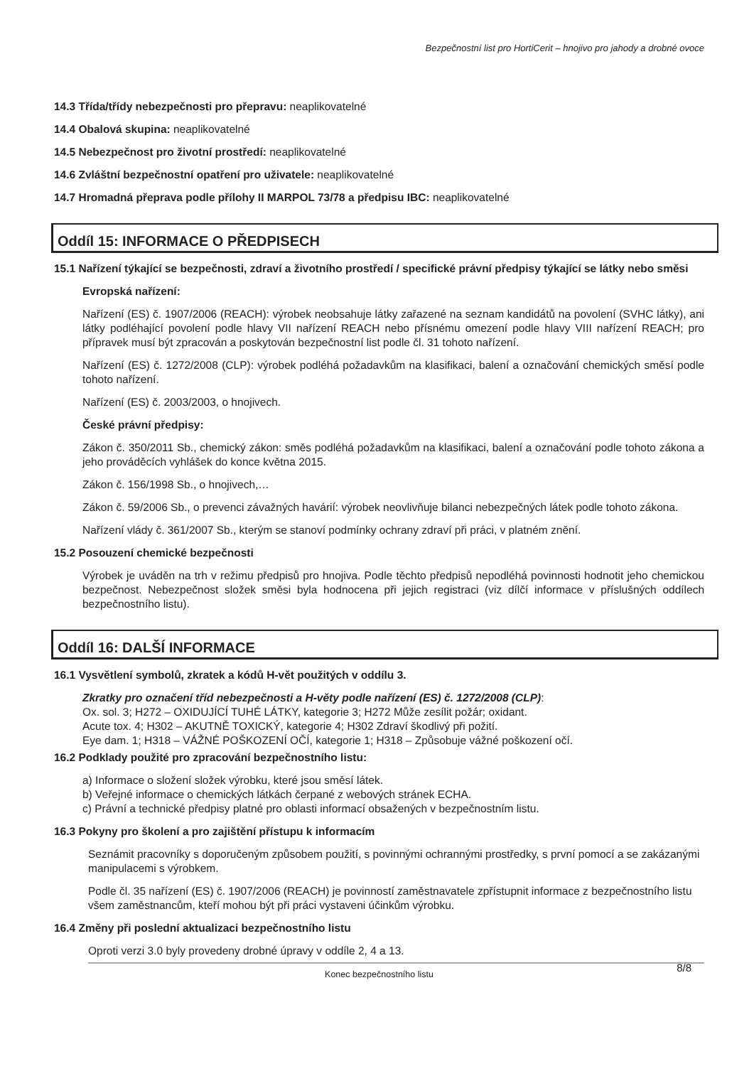Bezpečnostní list pro HortiCerit – hnojivo pro jahody a drobné ovoce
14.3 Třída/třídy nebezpečnosti pro přepravu: neaplikovatelné
14.4 Obalová skupina: neaplikovatelné
14.5 Nebezpečnost pro životní prostředí: neaplikovatelné
14.6 Zvláštní bezpečnostní opatření pro uživatele: neaplikovatelné
14.7 Hromadná přeprava podle přílohy II MARPOL 73/78 a předpisu IBC: neaplikovatelné
Oddíl 15: INFORMACE O PŘEDPISECH
15.1 Nařízení týkající se bezpečnosti, zdraví a životního prostředí / specifické právní předpisy týkající se látky nebo směsi
Evropská nařízení:
Nařízení (ES) č. 1907/2006 (REACH): výrobek neobsahuje látky zařazené na seznam kandidátů na povolení (SVHC látky), ani látky podléhající povolení podle hlavy VII nařízení REACH nebo přísnému omezení podle hlavy VIII nařízení REACH; pro přípravek musí být zpracován a poskytován bezpečnostní list podle čl. 31 tohoto nařízení.
Nařízení (ES) č. 1272/2008 (CLP): výrobek podléhá požadavkům na klasifikaci, balení a označování chemických směsí podle tohoto nařízení.
Nařízení (ES) č. 2003/2003, o hnojivech.
České právní předpisy:
Zákon č. 350/2011 Sb., chemický zákon: směs podléhá požadavkům na klasifikaci, balení a označování podle tohoto zákona a jeho prováděcích vyhlášek do konce května 2015.
Zákon č. 156/1998 Sb., o hnojivech,…
Zákon č. 59/2006 Sb., o prevenci závažných havárií: výrobek neovlivňuje bilanci nebezpečných látek podle tohoto zákona.
Nařízení vlády č. 361/2007 Sb., kterým se stanoví podmínky ochrany zdraví při práci, v platném znění.
15.2 Posouzení chemické bezpečnosti
Výrobek je uváděn na trh v režimu předpisů pro hnojiva. Podle těchto předpisů nepodléhá povinnosti hodnotit jeho chemickou bezpečnost. Nebezpečnost složek směsi byla hodnocena při jejich registraci (viz dílčí informace v příslušných oddílech bezpečnostního listu).
Oddíl 16: DALŠÍ INFORMACE
16.1 Vysvětlení symbolů, zkratek a kódů H-vět použitých v oddílu 3.
Zkratky pro označení tříd nebezpečnosti a H-věty podle nařízení (ES) č. 1272/2008 (CLP):
Ox. sol. 3; H272 – OXIDUJÍCÍ TUHÉ LÁTKY, kategorie 3; H272 Může zesílit požár; oxidant.
Acute tox. 4; H302 – AKUTNĚ TOXICKÝ, kategorie 4; H302 Zdraví škodlivý při požití.
Eye dam. 1; H318 – VÁŽNÉ POŠKOZENÍ OČÍ, kategorie 1; H318 – Způsobuje vážné poškození očí.
16.2 Podklady použité pro zpracování bezpečnostního listu:
a) Informace o složení složek výrobku, které jsou směsí látek.
b) Veřejné informace o chemických látkách čerpané z webových stránek ECHA.
c) Právní a technické předpisy platné pro oblasti informací obsažených v bezpečnostním listu.
16.3 Pokyny pro školení a pro zajištění přístupu k informacím
Seznámit pracovníky s doporučeným způsobem použití, s povinnými ochrannými prostředky, s první pomocí a se zakázanými manipulacemi s výrobkem.
Podle čl. 35 nařízení (ES) č. 1907/2006 (REACH) je povinností zaměstnavatele zpřístupnit informace z bezpečnostního listu všem zaměstnancům, kteří mohou být při práci vystaveni účinkům výrobku.
16.4 Změny při poslední aktualizaci bezpečnostního listu
Oproti verzi 3.0 byly provedeny drobné úpravy v oddíle 2, 4 a 13.
Konec bezpečnostního listu
8/8